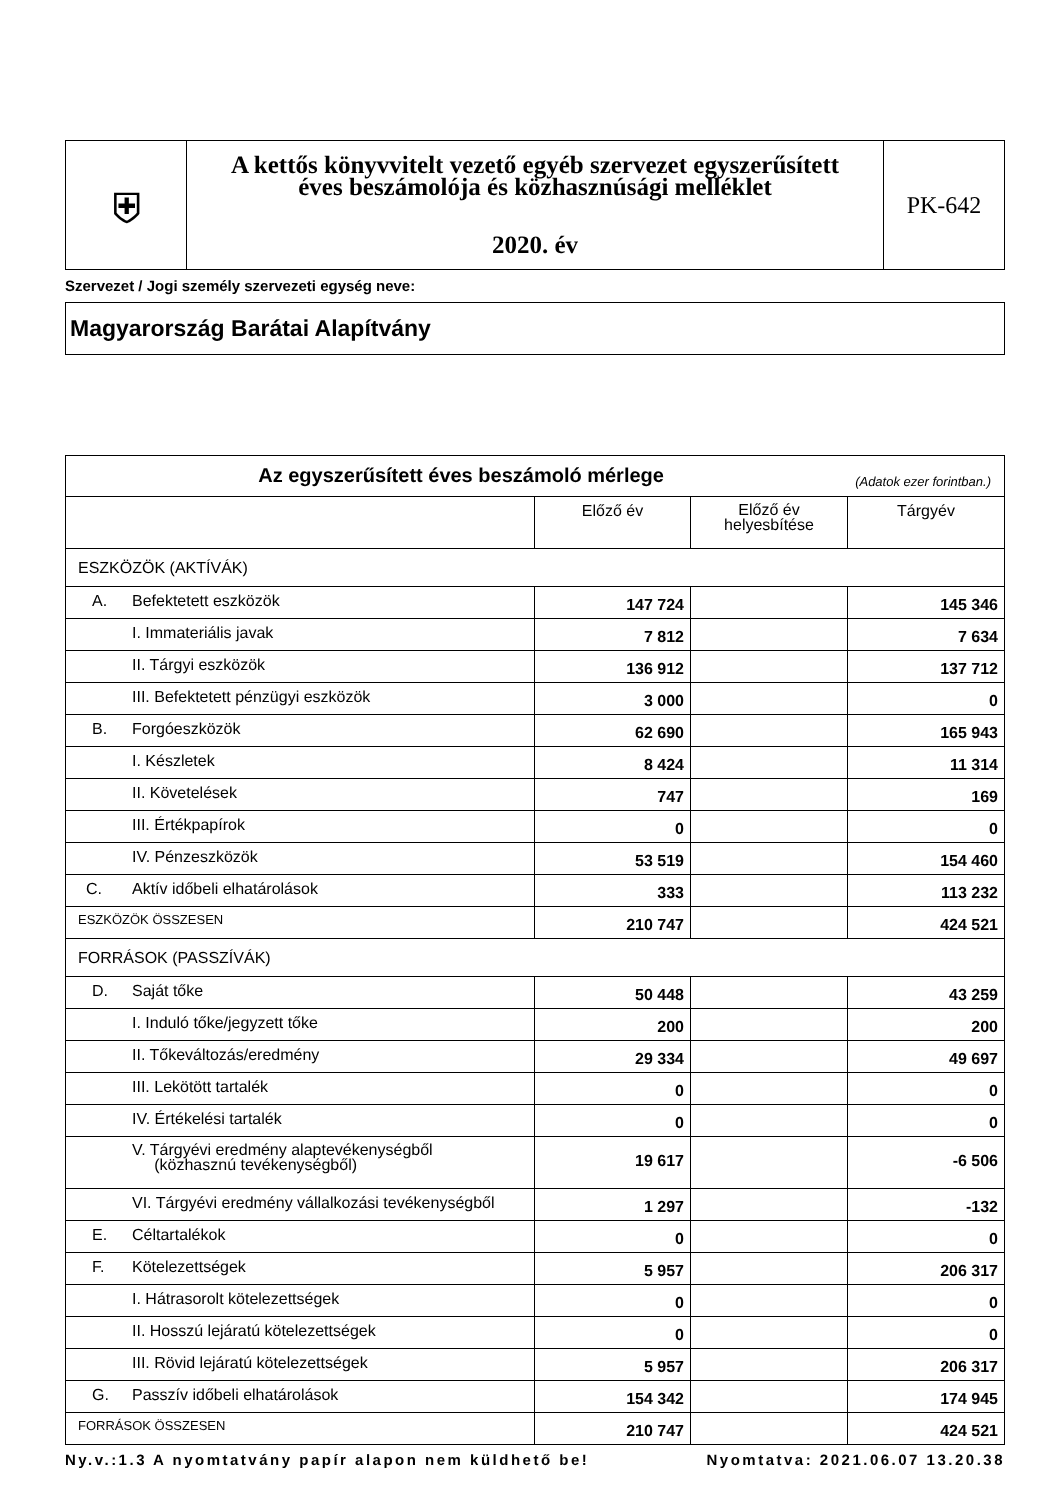| ⛨ | A kettős könyvvitelt vezető egyéb szervezet egyszerűsített éves beszámolója és közhasznúsági melléklet 2020. év | PK-642 |
Szervezet / Jogi személy szervezeti egység neve:
Magyarország Barátai Alapítvány
| Az egyszerűsített éves beszámoló mérlege (Adatok ezer forintban.) | | | |
| --- | --- | --- | --- |
| | Előző év | Előző év helyesbítése | Tárgyév |
| ESZKÖZÖK (AKTÍVÁK) | | | |
| A. Befektetett eszközök | 147 724 | | 145 346 |
| I. Immateriális javak | 7 812 | | 7 634 |
| II. Tárgyi eszközök | 136 912 | | 137 712 |
| III. Befektetett pénzügyi eszközök | 3 000 | | 0 |
| B. Forgóeszközök | 62 690 | | 165 943 |
| I. Készletek | 8 424 | | 11 314 |
| II. Követelések | 747 | | 169 |
| III. Értékpapírok | 0 | | 0 |
| IV. Pénzeszközök | 53 519 | | 154 460 |
| C. Aktív időbeli elhatárolások | 333 | | 113 232 |
| ESZKÖZÖK ÖSSZESEN | 210 747 | | 424 521 |
| FORRÁSOK (PASSZÍVÁK) | | | |
| D. Saját tőke | 50 448 | | 43 259 |
| I. Induló tőke/jegyzett tőke | 200 | | 200 |
| II. Tőkeváltozás/eredmény | 29 334 | | 49 697 |
| III. Lekötött tartalék | 0 | | 0 |
| IV. Értékelési tartalék | 0 | | 0 |
| V. Tárgyévi eredmény alaptevékenységből (közhasznú tevékenységből) | 19 617 | | -6 506 |
| VI. Tárgyévi eredmény vállalkozási tevékenységből | 1 297 | | -132 |
| E. Céltartalékok | 0 | | 0 |
| F. Kötelezettségek | 5 957 | | 206 317 |
| I. Hátrasorolt kötelezettségek | 0 | | 0 |
| II. Hosszú lejáratú kötelezettségek | 0 | | 0 |
| III. Rövid lejáratú kötelezettségek | 5 957 | | 206 317 |
| G. Passzív időbeli elhatárolások | 154 342 | | 174 945 |
| FORRÁSOK ÖSSZESEN | 210 747 | | 424 521 |
Ny.v.:1.3 A nyomtatvány papír alapon nem küldhető be! Nyomtatva: 2021.06.07 13.20.38